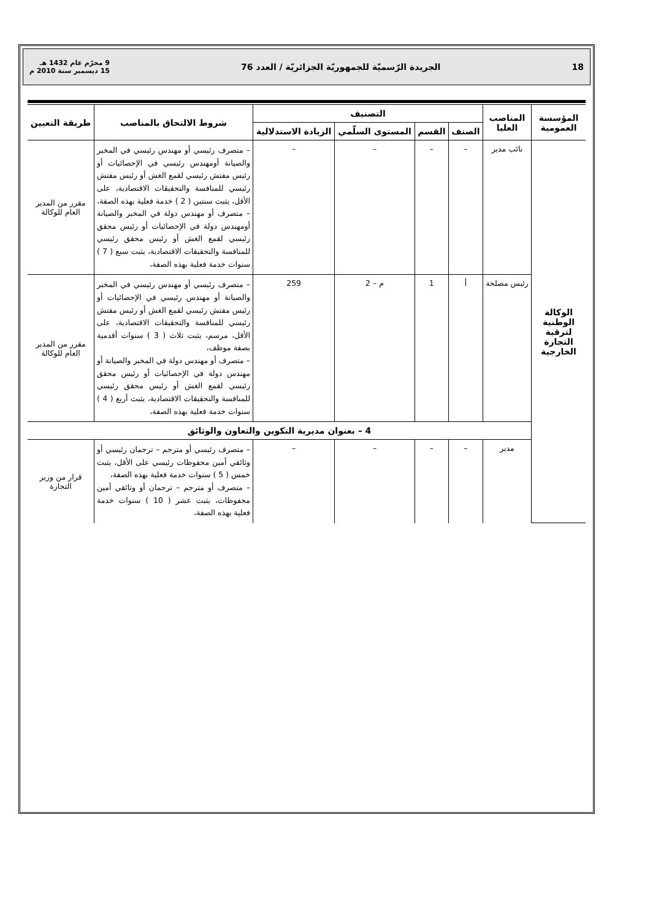18 الجريدة الرّسميّة للجمهوريّة الجزائريّة / العدد 76 9 محرّم عام 1432 هـ
15 ديسمبر سنة 2010 م
| المؤسسة العمومية | المناصب العليا | التصنيف | | | | شروط الالتحاق بالمناصب | طريقة التعيين |
| --- | --- | --- | --- | --- | --- | --- | --- |
| | | الصنف | القسم | المستوى السلّمي | الزيادة الاستدلالية | | |
| الوكالة الوطنية لترقية التجارة الخارجية | نائب مدير | – | – | – | – | – متصرف رئيسي أو مهندس رئيسي في المخبر والصيانة أومهندس رئيسي في الإحصائيات أو رئيس مفتش رئيسي لقمع الغش أو رئيس مفتش رئيسي للمنافسة والتحقيقات الاقتصادية، على الأقل، يثبت سنتين ( 2 ) خدمة فعلية بهذه الصفة، – متصرف أو مهندس دولة في المخبر والصيانة أومهندس دولة في الإحصائيات أو رئيس محقق رئيسي لقمع الغش أو رئيس محقق رئيسي للمنافسة والتحقيقات الاقتصادية، يثبت سبع ( 7 ) سنوات خدمة فعلية بهذه الصفة، | مقرر من المدير العام للوكالة |
| | رئيس مصلحة | أ | 1 | م – 2 | 259 | – متصرف رئيسي أو مهندس رئيسي في المخبر والصيانة أو مهندس رئيسي في الإحصائيات أو رئيس مفتش رئيسي لقمع الغش أو رئيس مفتش رئيسي للمنافسة والتحقيقات الاقتصادية، على الأقل، مرسم، يثبت ثلاث ( 3 ) سنوات أقدمية بصفة موظف، – متصرف أو مهندس دولة في المخبر والصيانة أو مهندس دولة في الإحصائيات أو رئيس محقق رئيسي لقمع الغش أو رئيس محقق رئيسي للمنافسة والتحقيقات الاقتصادية، يثبت أربع ( 4 ) سنوات خدمة فعلية بهذه الصفة، | مقرر من المدير العام للوكالة |
| | 4 – بعنوان مديرية التكوين والتعاون والوثائق | | | | | | |
| | مدير | – | – | – | – | – متصرف رئيسي أو مترجم – ترجمان رئيسي أو وثائقي أمين محفوظات رئيسي على الأقل، يثبت خمس ( 5 ) سنوات خدمة فعلية بهذه الصفة، – متصرف أو مترجم – ترجمان أو وثائقي أمين محفوظات، يثبت عشر ( 10 ) سنوات خدمة فعلية بهذه الصفة، | قرار من وزير التجارة |